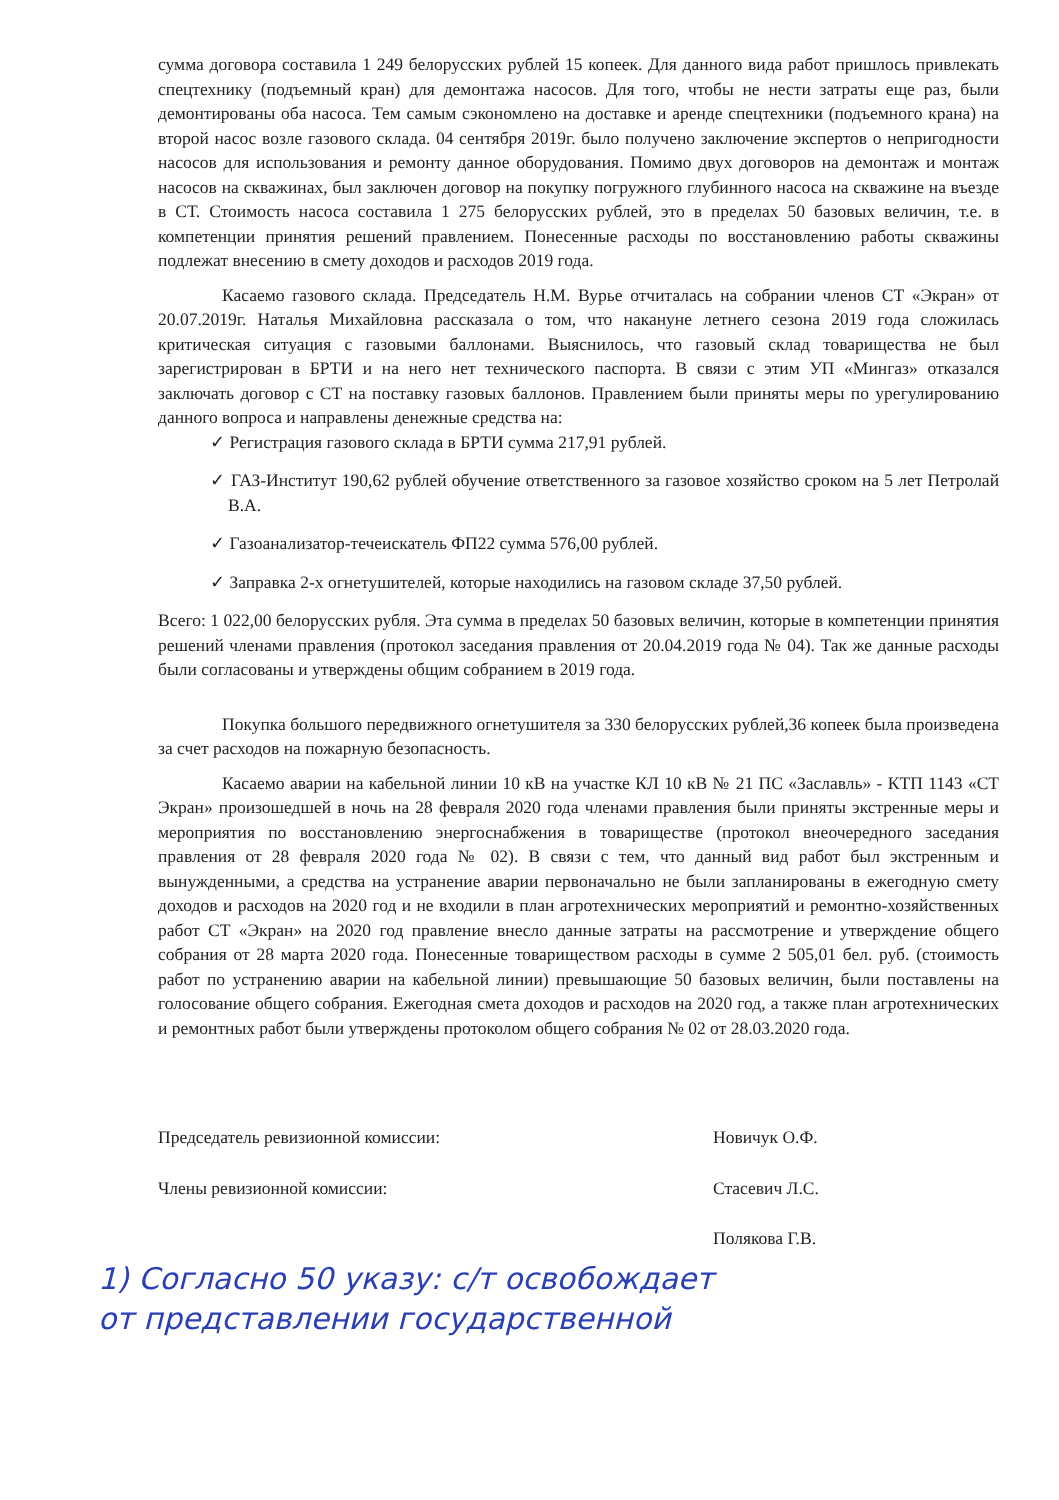сумма договора составила 1 249 белорусских рублей 15 копеек. Для данного вида работ пришлось привлекать спецтехнику (подъемный кран) для демонтажа насосов. Для того, чтобы не нести затраты еще раз, были демонтированы оба насоса. Тем самым сэкономлено на доставке и аренде спецтехники (подъемного крана) на второй насос возле газового склада. 04 сентября 2019г. было получено заключение экспертов о непригодности насосов для использования и ремонту данное оборудования. Помимо двух договоров на демонтаж и монтаж насосов на скважинах, был заключен договор на покупку погружного глубинного насоса на скважине на въезде в СТ. Стоимость насоса составила 1 275 белорусских рублей, это в пределах 50 базовых величин, т.е. в компетенции принятия решений правлением. Понесенные расходы по восстановлению работы скважины подлежат внесению в смету доходов и расходов 2019 года.
Касаемо газового склада. Председатель Н.М. Вурье отчиталась на собрании членов СТ «Экран» от 20.07.2019г. Наталья Михайловна рассказала о том, что накануне летнего сезона 2019 года сложилась критическая ситуация с газовыми баллонами. Выяснилось, что газовый склад товарищества не был зарегистрирован в БРТИ и на него нет технического паспорта. В связи с этим УП «Мингаз» отказался заключать договор с СТ на поставку газовых баллонов. Правлением были приняты меры по урегулированию данного вопроса и направлены денежные средства на:
✓ Регистрация газового склада в БРТИ сумма 217,91 рублей.
✓ ГАЗ-Институт 190,62 рублей обучение ответственного за газовое хозяйство сроком на 5 лет Петролай В.А.
✓ Газоанализатор-течеискатель ФП22 сумма 576,00 рублей.
✓ Заправка 2-х огнетушителей, которые находились на газовом складе 37,50 рублей.
Всего: 1 022,00 белорусских рубля. Эта сумма в пределах 50 базовых величин, которые в компетенции принятия решений членами правления (протокол заседания правления от 20.04.2019 года № 04). Так же данные расходы были согласованы и утверждены общим собранием в 2019 года.
Покупка большого передвижного огнетушителя за 330 белорусских рублей,36 копеек была произведена за счет расходов на пожарную безопасность.
Касаемо аварии на кабельной линии 10 кВ на участке КЛ 10 кВ № 21 ПС «Заславль» - КТП 1143 «СТ Экран» произошедшей в ночь на 28 февраля 2020 года членами правления были приняты экстренные меры и мероприятия по восстановлению энергоснабжения в товариществе (протокол внеочередного заседания правления от 28 февраля 2020 года № 02). В связи с тем, что данный вид работ был экстренным и вынужденными, а средства на устранение аварии первоначально не были запланированы в ежегодную смету доходов и расходов на 2020 год и не входили в план агротехнических мероприятий и ремонтно-хозяйственных работ СТ «Экран» на 2020 год правление внесло данные затраты на рассмотрение и утверждение общего собрания от 28 марта 2020 года. Понесенные товариществом расходы в сумме 2 505,01 бел. руб. (стоимость работ по устранению аварии на кабельной линии) превышающие 50 базовых величин, были поставлены на голосование общего собрания. Ежегодная смета доходов и расходов на 2020 год, а также план агротехнических и ремонтных работ были утверждены протоколом общего собрания № 02 от 28.03.2020 года.
Председатель ревизионной комиссии: Новичук О.Ф.
Члены ревизионной комиссии: Стасевич Л.С.
Полякова Г.В.
1) Согласно 50 указу: с/т освобождает
от представлении государственной